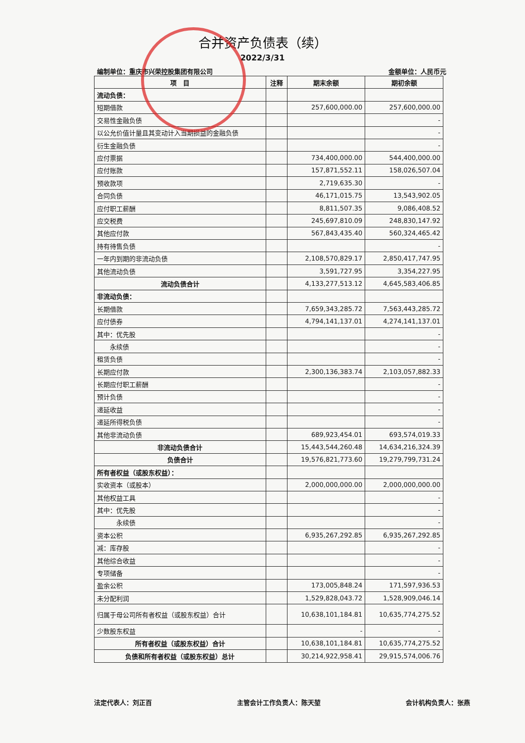合并资产负债表（续）
2022/3/31
编制单位：重庆市兴荣控股集团有限公司 金额单位：人民币元
| 项 目 | 注释 | 期末余额 | 期初余额 |
| --- | --- | --- | --- |
| 流动负债： | | | |
| 短期借款 | | 257,600,000.00 | 257,600,000.00 |
| 交易性金融负债 | | | - |
| 以公允价值计量且其变动计入当期损益的金融负债 | | | - |
| 衍生金融负债 | | | - |
| 应付票据 | | 734,400,000.00 | 544,400,000.00 |
| 应付账款 | | 157,871,552.11 | 158,026,507.04 |
| 预收款项 | | 2,719,635.30 | - |
| 合同负债 | | 46,171,015.75 | 13,543,902.05 |
| 应付职工薪酬 | | 8,811,507.35 | 9,086,408.52 |
| 应交税费 | | 245,697,810.09 | 248,830,147.92 |
| 其他应付款 | | 567,843,435.40 | 560,324,465.42 |
| 持有待售负债 | | | - |
| 一年内到期的非流动负债 | | 2,108,570,829.17 | 2,850,417,747.95 |
| 其他流动负债 | | 3,591,727.95 | 3,354,227.95 |
| 流动负债合计 | | 4,133,277,513.12 | 4,645,583,406.85 |
| 非流动负债： | | | |
| 长期借款 | | 7,659,343,285.72 | 7,563,443,285.72 |
| 应付债券 | | 4,794,141,137.01 | 4,274,141,137.01 |
| 其中：优先股 | | | - |
| 永续债 | | | - |
| 租赁负债 | | | - |
| 长期应付款 | | 2,300,136,383.74 | 2,103,057,882.33 |
| 长期应付职工薪酬 | | | - |
| 预计负债 | | | - |
| 递延收益 | | | - |
| 递延所得税负债 | | | - |
| 其他非流动负债 | | 689,923,454.01 | 693,574,019.33 |
| 非流动负债合计 | | 15,443,544,260.48 | 14,634,216,324.39 |
| 负债合计 | | 19,576,821,773.60 | 19,279,799,731.24 |
| 所有者权益（或股东权益）： | | | |
| 实收资本（或股本） | | 2,000,000,000.00 | 2,000,000,000.00 |
| 其他权益工具 | | | - |
| 其中：优先股 | | | - |
| 永续债 | | | - |
| 资本公积 | | 6,935,267,292.85 | 6,935,267,292.85 |
| 减：库存股 | | | - |
| 其他综合收益 | | | - |
| 专项储备 | | | - |
| 盈余公积 | | 173,005,848.24 | 171,597,936.53 |
| 未分配利润 | | 1,529,828,043.72 | 1,528,909,046.14 |
| 归属于母公司所有者权益（或股东权益）合计 | | 10,638,101,184.81 | 10,635,774,275.52 |
| 少数股东权益 | | - | - |
| 所有者权益（或股东权益）合计 | | 10,638,101,184.81 | 10,635,774,275.52 |
| 负债和所有者权益（或股东权益）总计 | | 30,214,922,958.41 | 29,915,574,006.76 |
法定代表人：刘正百 主管会计工作负责人：陈天堃 会计机构负责人：张燕